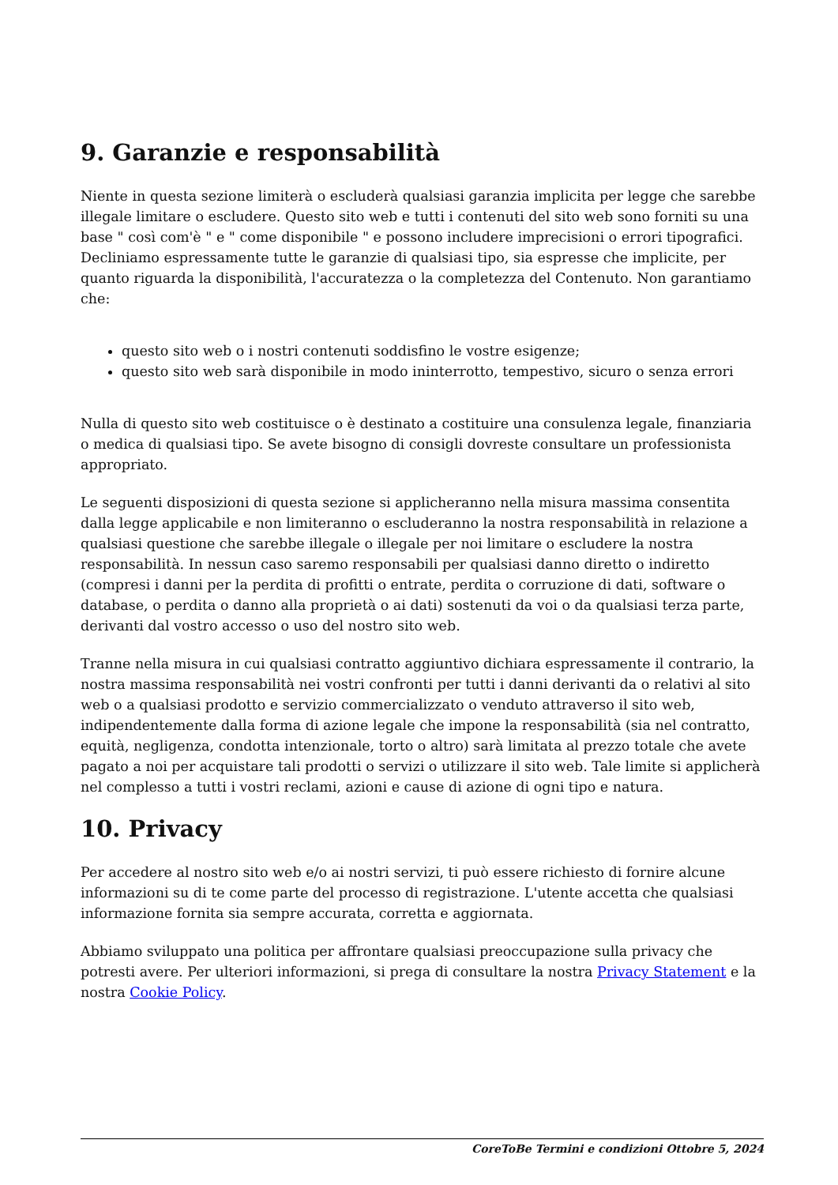9. Garanzie e responsabilità
Niente in questa sezione limiterà o escluderà qualsiasi garanzia implicita per legge che sarebbe illegale limitare o escludere. Questo sito web e tutti i contenuti del sito web sono forniti su una base " così com'è " e " come disponibile " e possono includere imprecisioni o errori tipografici. Decliniamo espressamente tutte le garanzie di qualsiasi tipo, sia espresse che implicite, per quanto riguarda la disponibilità, l'accuratezza o la completezza del Contenuto. Non garantiamo che:
questo sito web o i nostri contenuti soddisfino le vostre esigenze;
questo sito web sarà disponibile in modo ininterrotto, tempestivo, sicuro o senza errori
Nulla di questo sito web costituisce o è destinato a costituire una consulenza legale, finanziaria o medica di qualsiasi tipo. Se avete bisogno di consigli dovreste consultare un professionista appropriato.
Le seguenti disposizioni di questa sezione si applicheranno nella misura massima consentita dalla legge applicabile e non limiteranno o escluderanno la nostra responsabilità in relazione a qualsiasi questione che sarebbe illegale o illegale per noi limitare o escludere la nostra responsabilità. In nessun caso saremo responsabili per qualsiasi danno diretto o indiretto (compresi i danni per la perdita di profitti o entrate, perdita o corruzione di dati, software o database, o perdita o danno alla proprietà o ai dati) sostenuti da voi o da qualsiasi terza parte, derivanti dal vostro accesso o uso del nostro sito web.
Tranne nella misura in cui qualsiasi contratto aggiuntivo dichiara espressamente il contrario, la nostra massima responsabilità nei vostri confronti per tutti i danni derivanti da o relativi al sito web o a qualsiasi prodotto e servizio commercializzato o venduto attraverso il sito web, indipendentemente dalla forma di azione legale che impone la responsabilità (sia nel contratto, equità, negligenza, condotta intenzionale, torto o altro) sarà limitata al prezzo totale che avete pagato a noi per acquistare tali prodotti o servizi o utilizzare il sito web. Tale limite si applicherà nel complesso a tutti i vostri reclami, azioni e cause di azione di ogni tipo e natura.
10. Privacy
Per accedere al nostro sito web e/o ai nostri servizi, ti può essere richiesto di fornire alcune informazioni su di te come parte del processo di registrazione. L'utente accetta che qualsiasi informazione fornita sia sempre accurata, corretta e aggiornata.
Abbiamo sviluppato una politica per affrontare qualsiasi preoccupazione sulla privacy che potresti avere. Per ulteriori informazioni, si prega di consultare la nostra Privacy Statement e la nostra Cookie Policy.
CoreToBe Termini e condizioni Ottobre 5, 2024